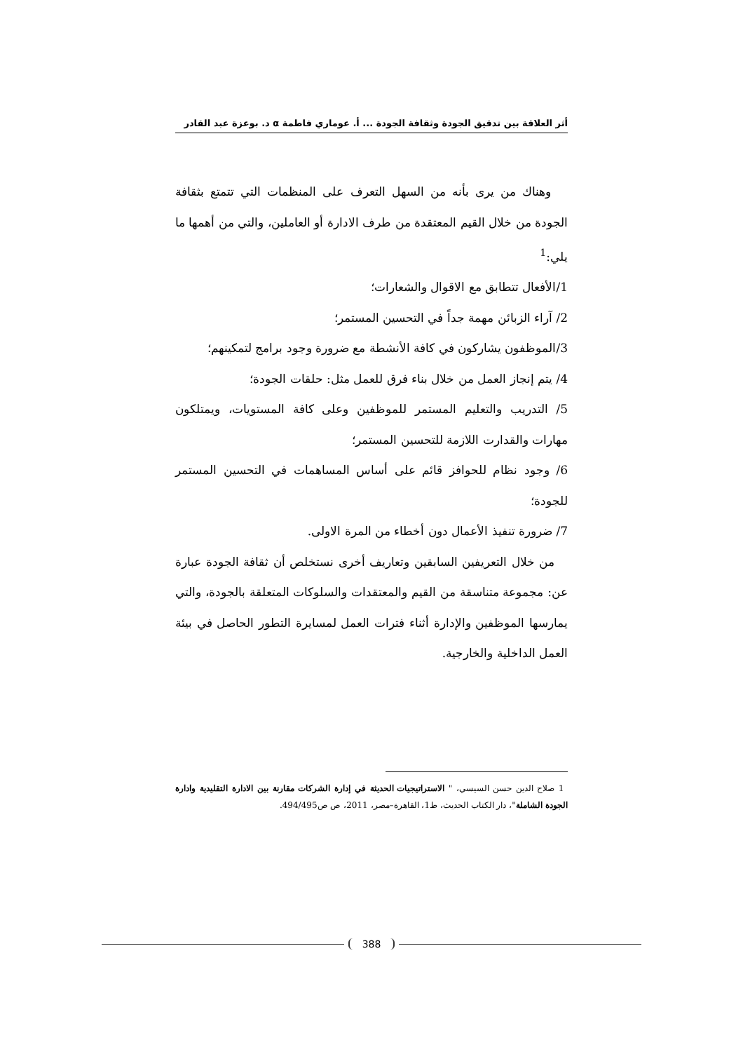أثر العلاقة بين تدقيق الجودة وثقافة الجودة ... أ. عوماري فاطمة α د. بوعزة عبد القادر
وهناك من يرى بأنه من السهل التعرف على المنظمات التي تتمتع بثقافة الجودة من خلال القيم المعتقدة من طرف الادارة أو العاملين، والتي من أهمها ما يلي:<sup>1</sup>
1/الأفعال تتطابق مع الاقوال والشعارات؛
2/ آراء الزبائن مهمة جداً في التحسين المستمر؛
3/الموظفون يشاركون في كافة الأنشطة مع ضرورة وجود برامج لتمكينهم؛
4/ يتم إنجاز العمل من خلال بناء فرق للعمل مثل: حلقات الجودة؛
5/ التدريب والتعليم المستمر للموظفين وعلى كافة المستويات، ويمتلكون مهارات والقدارت اللازمة للتحسين المستمر؛
6/ وجود نظام للحوافز قائم على أساس المساهمات في التحسين المستمر للجودة؛
7/ ضرورة تنفيذ الأعمال دون أخطاء من المرة الاولى.
من خلال التعريفين السابقين وتعاريف أخرى نستخلص أن ثقافة الجودة عبارة عن: مجموعة متناسقة من القيم والمعتقدات والسلوكات المتعلقة بالجودة، والتي يمارسها الموظفين والإدارة أثناء فترات العمل لمسايرة التطور الحاصل في بيئة العمل الداخلية والخارجية.
1 صلاح الدين حسن السيسي، " الاستراتيجيات الحديثة في إدارة الشركات مقارنة بين الادارة التقليدية وادارة الجودة الشاملة"، دار الكتاب الحديث، ط1، القاهرة–مصر، 2011، ص ص494/495.
388